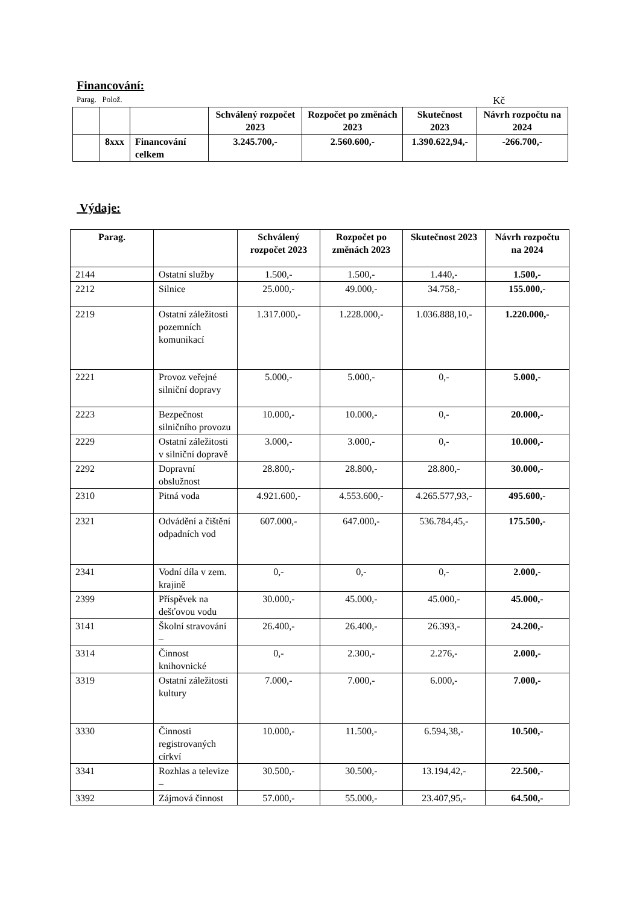Financování:
Parag. Polož. Kč
| | | | Schválený rozpočet 2023 | Rozpočet po změnách 2023 | Skutečnost 2023 | Návrh rozpočtu na 2024 |
| --- | --- | --- | --- | --- | --- | --- |
| | 8xxx | Financování celkem | 3.245.700,- | 2.560.600,- | 1.390.622,94,- | -266.700,- |
Výdaje:
| Parag. | | Schválený rozpočet 2023 | Rozpočet po změnách 2023 | Skutečnost 2023 | Návrh rozpočtu na 2024 |
| --- | --- | --- | --- | --- | --- |
| 2144 | Ostatní služby | 1.500,- | 1.500,- | 1.440,- | 1.500,- |
| 2212 | Silnice | 25.000,- | 49.000,- | 34.758,- | 155.000,- |
| 2219 | Ostatní záležitosti pozemních komunikací | 1.317.000,- | 1.228.000,- | 1.036.888,10,- | 1.220.000,- |
| 2221 | Provoz veřejné silniční dopravy | 5.000,- | 5.000,- | 0,- | 5.000,- |
| 2223 | Bezpečnost silničního provozu | 10.000,- | 10.000,- | 0,- | 20.000,- |
| 2229 | Ostatní záležitosti v silniční dopravě | 3.000,- | 3.000,- | 0,- | 10.000,- |
| 2292 | Dopravní obslužnost | 28.800,- | 28.800,- | 28.800,- | 30.000,- |
| 2310 | Pitná voda | 4.921.600,- | 4.553.600,- | 4.265.577,93,- | 495.600,- |
| 2321 | Odvádění a čištění odpadních vod | 607.000,- | 647.000,- | 536.784,45,- | 175.500,- |
| 2341 | Vodní díla v zem. krajině | 0,- | 0,- | 0,- | 2.000,- |
| 2399 | Příspěvek na dešťovou vodu | 30.000,- | 45.000,- | 45.000,- | 45.000,- |
| 3141 | Školní stravování – | 26.400,- | 26.400,- | 26.393,- | 24.200,- |
| 3314 | Činnost knihovnické | 0,- | 2.300,- | 2.276,- | 2.000,- |
| 3319 | Ostatní záležitosti kultury | 7.000,- | 7.000,- | 6.000,- | 7.000,- |
| 3330 | Činnosti registrovaných církví | 10.000,- | 11.500,- | 6.594,38,- | 10.500,- |
| 3341 | Rozhlas a televize – | 30.500,- | 30.500,- | 13.194,42,- | 22.500,- |
| 3392 | Zájmová činnost | 57.000,- | 55.000,- | 23.407,95,- | 64.500,- |